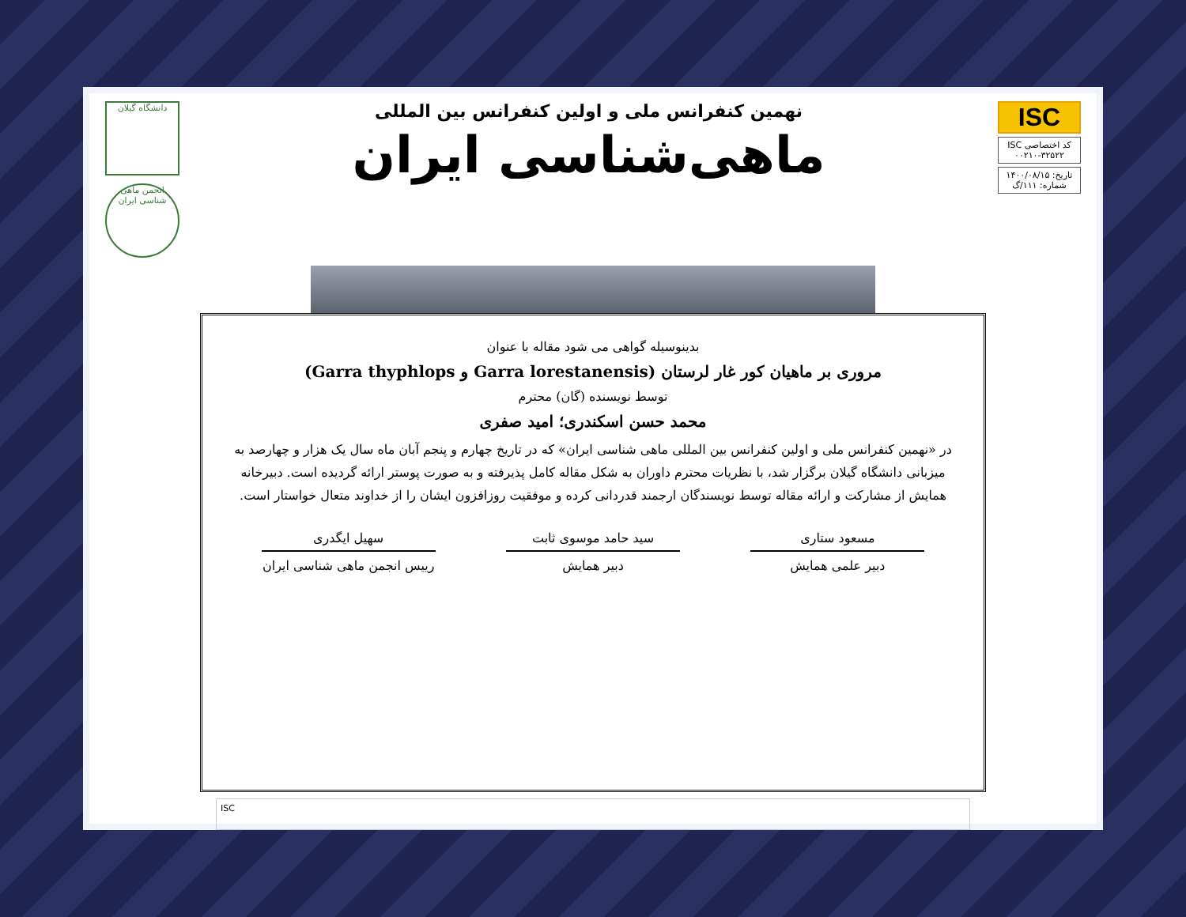ISC
کد اختصاصی ISC
۰۰۲۱۰-۳۲۵۲۲
تاریخ: ۱۴۰۰/۰۸/۱۵
شماره: ۱۱۱/گ
نهمین کنفرانس ملی و اولین کنفرانس بین المللی
ماهی‌شناسی ایران
دانشگاه گیلان
انجمن ماهی شناسی ایران
بدینوسیله گواهی می شود مقاله با عنوان
مروری بر ماهیان کور غار لرستان (Garra lorestanensis و Garra thyphlops)
توسط نویسنده (گان) محترم
محمد حسن اسکندری؛ امید صفری
در «نهمین کنفرانس ملی و اولین کنفرانس بین المللی ماهی شناسی ایران» که در تاریخ چهارم و پنجم آبان ماه سال یک هزار و چهارصد به میزبانی دانشگاه گیلان برگزار شد، با نظریات محترم داوران به شکل مقاله کامل پذیرفته و به صورت پوستر ارائه گردیده است. دبیرخانه همایش از مشارکت و ارائه مقاله توسط نویسندگان ارجمند قدردانی کرده و موفقیت روزافزون ایشان را از خداوند متعال خواستار است.
مسعود ستاری سید حامد موسوی ثابت سهیل ایگدری
دبیر علمی همایش دبیر همایش رییس انجمن ماهی شناسی ایران
ISC